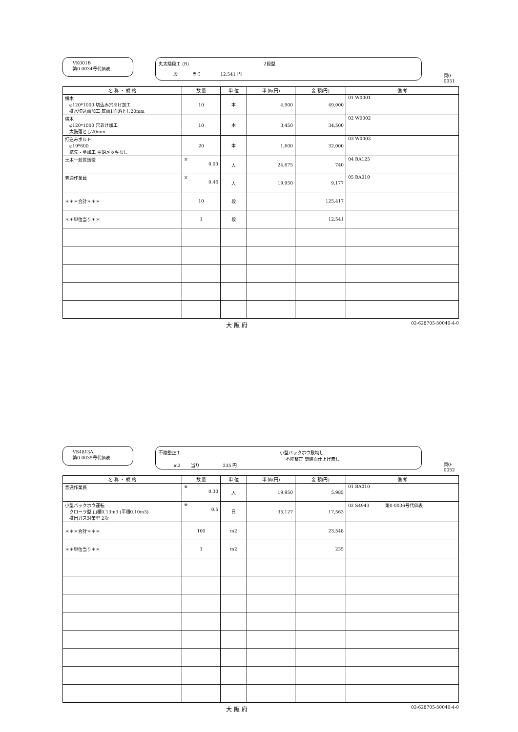VK001B
第0-0034号代価表
丸太階段工 (B) 2段型
段 　　　当り　　　　 12,541 円
頁0-0051
| 名 称 ・ 規 格 | 数 量 | 単 位 | 単 価(円) | 金 額(円) | 備 考 |
| --- | --- | --- | --- | --- | --- |
| 横木 φ120*1000 切込み穴あけ加工 排水切込面加工 底面1面落とし20mm | 10 | 本 | 4,900 | 49,000 | 01 W0001 |
| 横木 φ120*1000 穴あけ加工 太鼓落とし20mm | 10 | 本 | 3,450 | 34,500 | 02 W0002 |
| 打込みボルト φ19*600 杭先・傘加工 亜鉛メッキなし | 20 | 本 | 1,600 | 32,000 | 03 W0003 |
| 土木一般世話役 | ※ 0.03 | 人 | 24,675 | 740 | 04 RA125 |
| 普通作業員 | ※ 0.46 | 人 | 19,950 | 9,177 | 05 RA010 |
| ＊＊＊合計＊＊＊ | 10 | 段 | | 125,417 | |
| ＊＊単位当り＊＊ | 1 | 段 | | 12,541 | |
大 阪 府 02-628705-50040-4-0
VS4813A
第0-0035号代価表
不陸整正工 小型バックホウ敷均し
不陸整正 舗装面仕上げ無し
m2 　　当り　　　　　 235 円
頁0-0052
| 名 称 ・ 規 格 | 数 量 | 単 位 | 単 価(円) | 金 額(円) | 備 考 |
| --- | --- | --- | --- | --- | --- |
| 普通作業員 | ※ 0.30 | 人 | 19,950 | 5,985 | 01 RA010 |
| 小型バックホウ運転 クローラ型 山積0.13m3 (平積0.10m3) 排出ガス対策型 2次 | ※ 0.5 | 日 | 35,127 | 17,563 | 02 S4943 第0-0036号代価表 |
| ＊＊＊合計＊＊＊ | 100 | m2 | | 23,548 | |
| ＊＊単位当り＊＊ | 1 | m2 | | 235 | |
大 阪 府 02-628705-50040-4-0